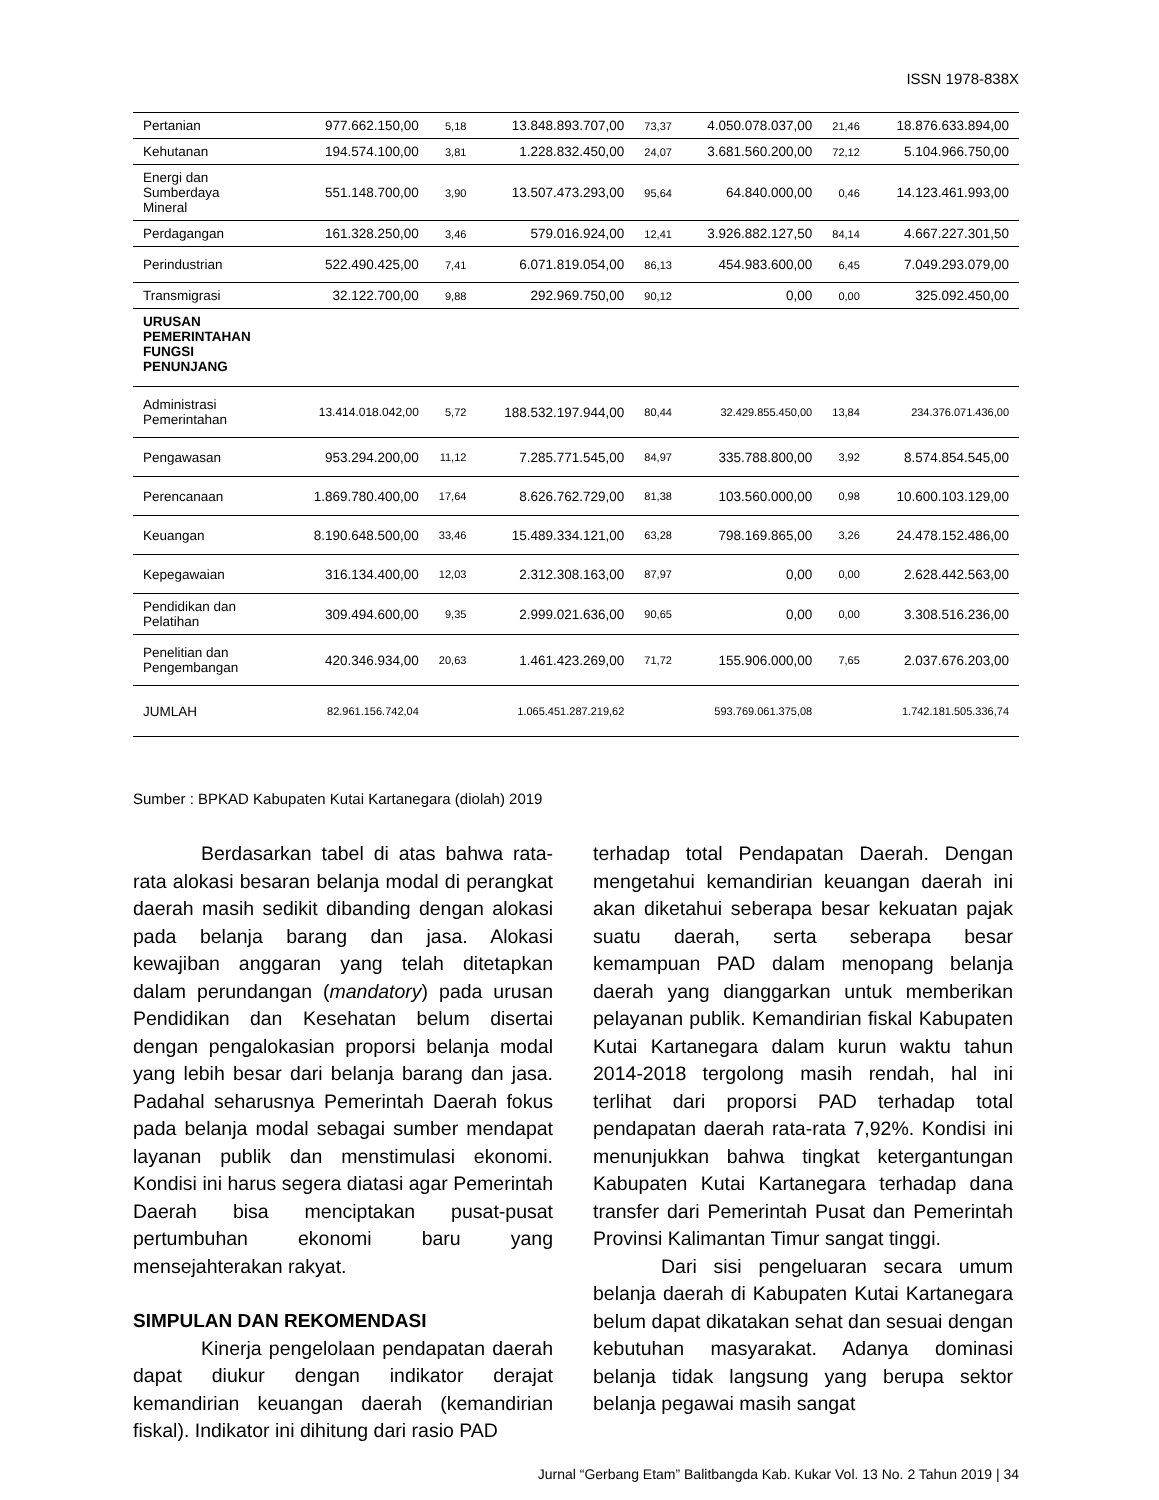ISSN 1978-838X
| Pertanian | 977.662.150,00 | 5,18 | 13.848.893.707,00 | 73,37 | 4.050.078.037,00 | 21,46 | 18.876.633.894,00 |
| Kehutanan | 194.574.100,00 | 3,81 | 1.228.832.450,00 | 24,07 | 3.681.560.200,00 | 72,12 | 5.104.966.750,00 |
| Energi dan Sumberdaya Mineral | 551.148.700,00 | 3,90 | 13.507.473.293,00 | 95,64 | 64.840.000,00 | 0,46 | 14.123.461.993,00 |
| Perdagangan | 161.328.250,00 | 3,46 | 579.016.924,00 | 12,41 | 3.926.882.127,50 | 84,14 | 4.667.227.301,50 |
| Perindustrian | 522.490.425,00 | 7,41 | 6.071.819.054,00 | 86,13 | 454.983.600,00 | 6,45 | 7.049.293.079,00 |
| Transmigrasi | 32.122.700,00 | 9,88 | 292.969.750,00 | 90,12 | 0,00 | 0,00 | 325.092.450,00 |
| URUSAN PEMERINTAHAN FUNGSI PENUNJANG | | | | | | | |
| Administrasi Pemerintahan | 13.414.018.042,00 | 5,72 | 188.532.197.944,00 | 80,44 | 32.429.855.450,00 | 13,84 | 234.376.071.436,00 |
| Pengawasan | 953.294.200,00 | 11,12 | 7.285.771.545,00 | 84,97 | 335.788.800,00 | 3,92 | 8.574.854.545,00 |
| Perencanaan | 1.869.780.400,00 | 17,64 | 8.626.762.729,00 | 81,38 | 103.560.000,00 | 0,98 | 10.600.103.129,00 |
| Keuangan | 8.190.648.500,00 | 33,46 | 15.489.334.121,00 | 63,28 | 798.169.865,00 | 3,26 | 24.478.152.486,00 |
| Kepegawaian | 316.134.400,00 | 12,03 | 2.312.308.163,00 | 87,97 | 0,00 | 0,00 | 2.628.442.563,00 |
| Pendidikan dan Pelatihan | 309.494.600,00 | 9,35 | 2.999.021.636,00 | 90,65 | 0,00 | 0,00 | 3.308.516.236,00 |
| Penelitian dan Pengembangan | 420.346.934,00 | 20,63 | 1.461.423.269,00 | 71,72 | 155.906.000,00 | 7,65 | 2.037.676.203,00 |
| JUMLAH | 82.961.156.742,04 | | 1.065.451.287.219,62 | | 593.769.061.375,08 | | 1.742.181.505.336,74 |
Sumber : BPKAD Kabupaten Kutai Kartanegara (diolah) 2019
Berdasarkan tabel di atas bahwa rata-rata alokasi besaran belanja modal di perangkat daerah masih sedikit dibanding dengan alokasi pada belanja barang dan jasa. Alokasi kewajiban anggaran yang telah ditetapkan dalam perundangan (mandatory) pada urusan Pendidikan dan Kesehatan belum disertai dengan pengalokasian proporsi belanja modal yang lebih besar dari belanja barang dan jasa. Padahal seharusnya Pemerintah Daerah fokus pada belanja modal sebagai sumber mendapat layanan publik dan menstimulasi ekonomi. Kondisi ini harus segera diatasi agar Pemerintah Daerah bisa menciptakan pusat-pusat pertumbuhan ekonomi baru yang mensejahterakan rakyat.
SIMPULAN DAN REKOMENDASI
Kinerja pengelolaan pendapatan daerah dapat diukur dengan indikator derajat kemandirian keuangan daerah (kemandirian fiskal). Indikator ini dihitung dari rasio PAD
terhadap total Pendapatan Daerah. Dengan mengetahui kemandirian keuangan daerah ini akan diketahui seberapa besar kekuatan pajak suatu daerah, serta seberapa besar kemampuan PAD dalam menopang belanja daerah yang dianggarkan untuk memberikan pelayanan publik. Kemandirian fiskal Kabupaten Kutai Kartanegara dalam kurun waktu tahun 2014-2018 tergolong masih rendah, hal ini terlihat dari proporsi PAD terhadap total pendapatan daerah rata-rata 7,92%. Kondisi ini menunjukkan bahwa tingkat ketergantungan Kabupaten Kutai Kartanegara terhadap dana transfer dari Pemerintah Pusat dan Pemerintah Provinsi Kalimantan Timur sangat tinggi.
Dari sisi pengeluaran secara umum belanja daerah di Kabupaten Kutai Kartanegara belum dapat dikatakan sehat dan sesuai dengan kebutuhan masyarakat. Adanya dominasi belanja tidak langsung yang berupa sektor belanja pegawai masih sangat
Jurnal “Gerbang Etam” Balitbangda Kab. Kukar Vol. 13 No. 2 Tahun 2019 | 34